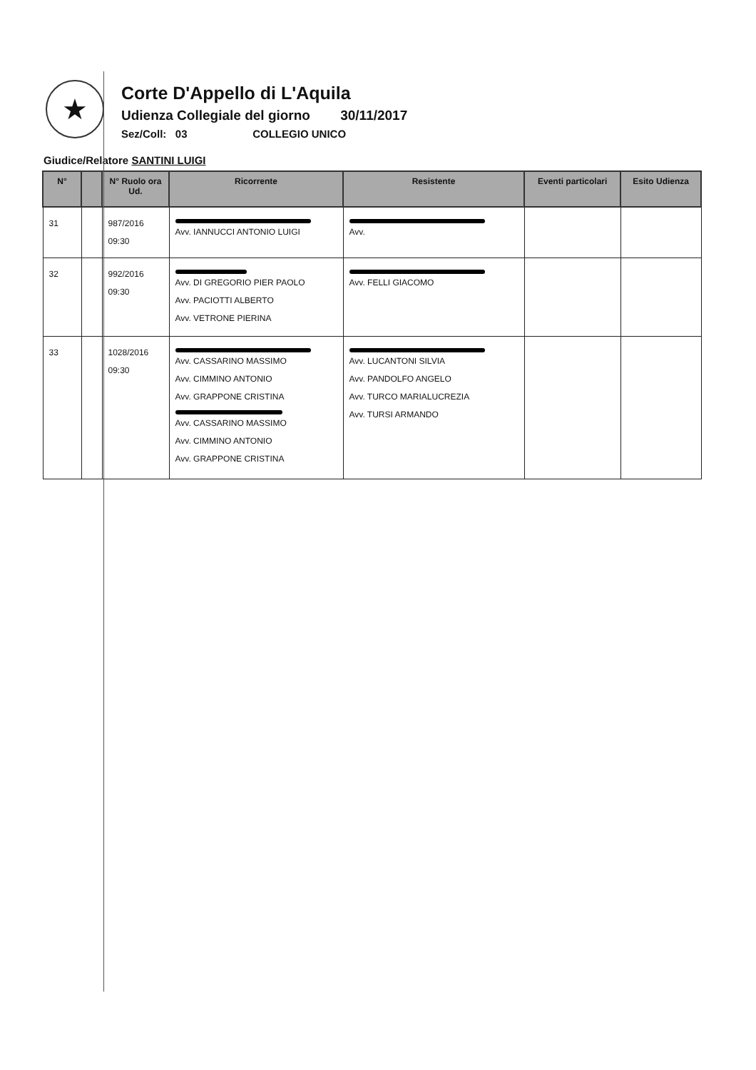★
Corte D'Appello di L'Aquila
Udienza Collegiale del giorno 30/11/2017
Sez/Coll: 03 COLLEGIO UNICO
Giudice/Relatore SANTINI LUIGI
| N° | | N° Ruolo ora Ud. | Ricorrente | Resistente | Eventi particolari | Esito Udienza |
| --- | --- | --- | --- | --- | --- | --- |
| 31 | | 987/2016 09:30 | Avv. IANNUCCI ANTONIO LUIGI | Avv. | | |
| 32 | | 992/2016 09:30 | Avv. DI GREGORIO PIER PAOLO Avv. PACIOTTI ALBERTO Avv. VETRONE PIERINA | Avv. FELLI GIACOMO | | |
| 33 | | 1028/2016 09:30 | Avv. CASSARINO MASSIMO Avv. CIMMINO ANTONIO Avv. GRAPPONE CRISTINA Avv. CASSARINO MASSIMO Avv. CIMMINO ANTONIO Avv. GRAPPONE CRISTINA | Avv. LUCANTONI SILVIA Avv. PANDOLFO ANGELO Avv. TURCO MARIALUCREZIA Avv. TURSI ARMANDO | | |